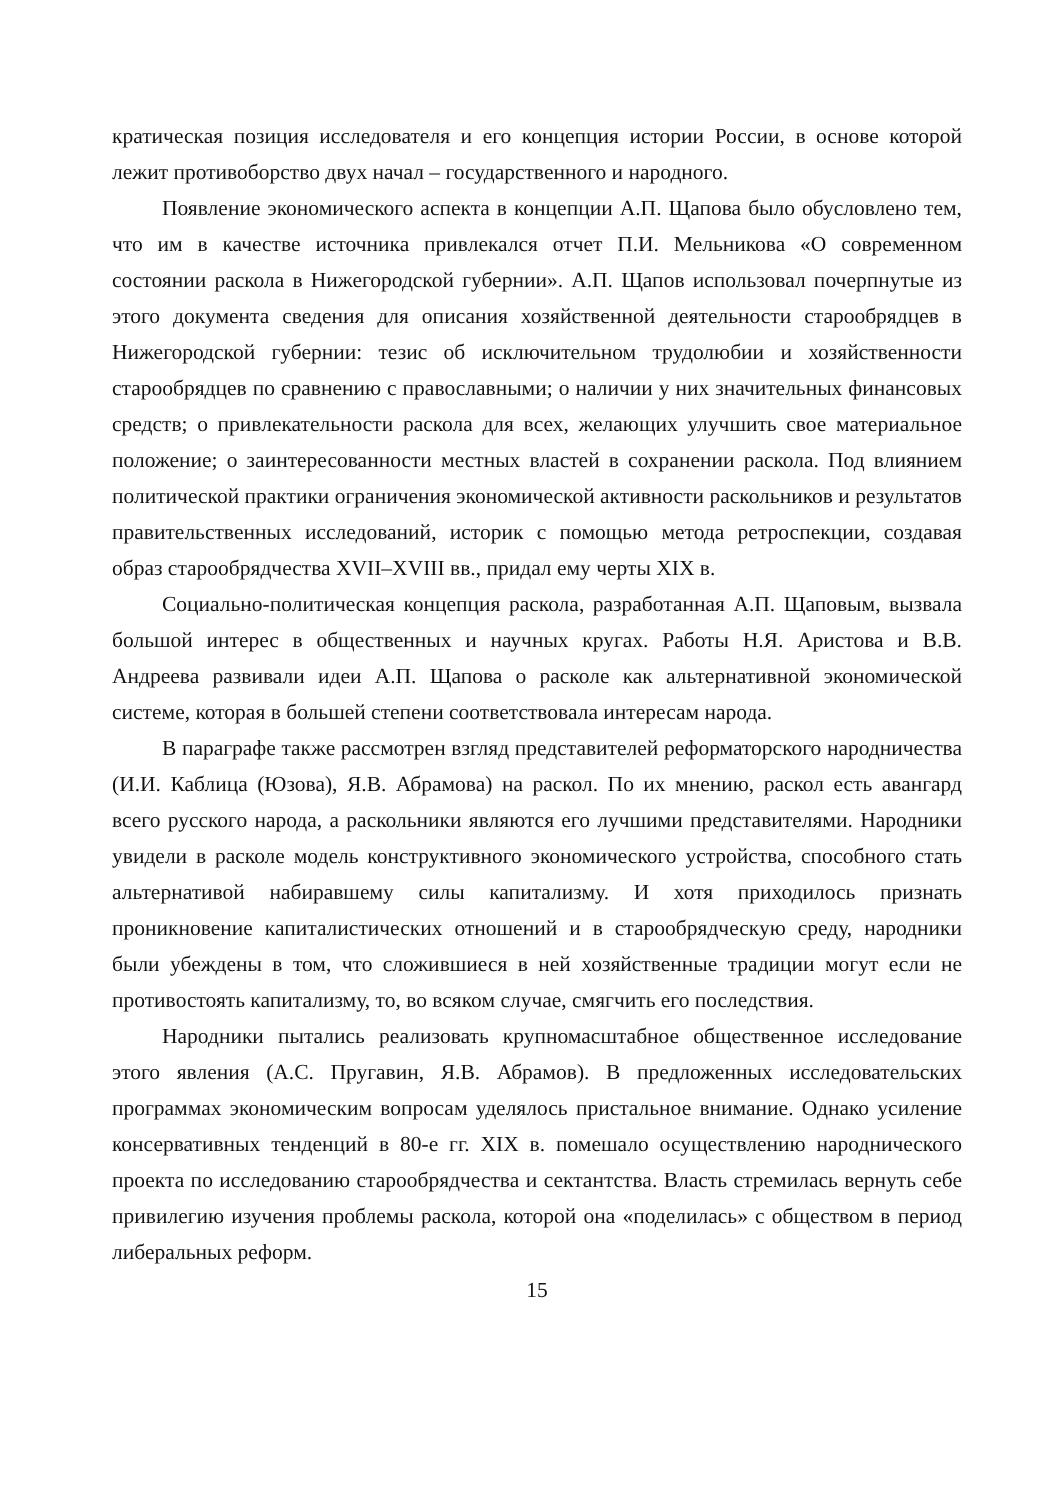кратическая позиция исследователя и его концепция истории России, в основе которой лежит противоборство двух начал – государственного и народного.
Появление экономического аспекта в концепции А.П. Щапова было обусловлено тем, что им в качестве источника привлекался отчет П.И. Мельникова «О современном состоянии раскола в Нижегородской губернии». А.П. Щапов использовал почерпнутые из этого документа сведения для описания хозяйственной деятельности старообрядцев в Нижегородской губернии: тезис об исключительном трудолюбии и хозяйственности старообрядцев по сравнению с православными; о наличии у них значительных финансовых средств; о привлекательности раскола для всех, желающих улучшить свое материальное положение; о заинтересованности местных властей в сохранении раскола. Под влиянием политической практики ограничения экономической активности раскольников и результатов правительственных исследований, историк с помощью метода ретроспекции, создавая образ старообрядчества XVII–XVIII вв., придал ему черты XIX в.
Социально-политическая концепция раскола, разработанная А.П. Щаповым, вызвала большой интерес в общественных и научных кругах. Работы Н.Я. Аристова и В.В. Андреева развивали идеи А.П. Щапова о расколе как альтернативной экономической системе, которая в большей степени соответствовала интересам народа.
В параграфе также рассмотрен взгляд представителей реформаторского народничества (И.И. Каблица (Юзова), Я.В. Абрамова) на раскол. По их мнению, раскол есть авангард всего русского народа, а раскольники являются его лучшими представителями. Народники увидели в расколе модель конструктивного экономического устройства, способного стать альтернативой набиравшему силы капитализму. И хотя приходилось признать проникновение капиталистических отношений и в старообрядческую среду, народники были убеждены в том, что сложившиеся в ней хозяйственные традиции могут если не противостоять капитализму, то, во всяком случае, смягчить его последствия.
Народники пытались реализовать крупномасштабное общественное исследование этого явления (А.С. Пругавин, Я.В. Абрамов). В предложенных исследовательских программах экономическим вопросам уделялось пристальное внимание. Однако усиление консервативных тенденций в 80-е гг. XIX в. помешало осуществлению народнического проекта по исследованию старообрядчества и сектантства. Власть стремилась вернуть себе привилегию изучения проблемы раскола, которой она «поделилась» с обществом в период либеральных реформ.
15